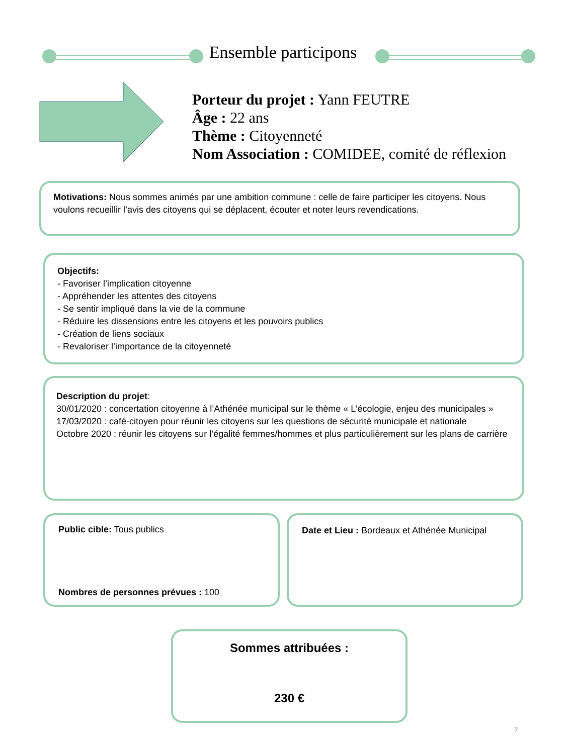Ensemble participons
Porteur du projet : Yann FEUTRE
Âge : 22 ans
Thème : Citoyenneté
Nom Association : COMIDEE, comité de réflexion
Motivations: Nous sommes animés par une ambition commune : celle de faire participer les citoyens. Nous voulons recueillir l’avis des citoyens qui se déplacent, écouter et noter leurs revendications.
Objectifs:
- Favoriser l’implication citoyenne
- Appréhender les attentes des citoyens
- Se sentir impliqué dans la vie de la commune
- Réduire les dissensions entre les citoyens et les pouvoirs publics
- Création de liens sociaux
- Revaloriser l’importance de la citoyenneté
Description du projet:
30/01/2020 : concertation citoyenne à l’Athénée municipal sur le thème « L’écologie, enjeu des municipales »
17/03/2020 : café-citoyen pour réunir les citoyens sur les questions de sécurité municipale et nationale
Octobre 2020 : réunir les citoyens sur l’égalité femmes/hommes et plus particulièrement sur les plans de carrière
Public cible: Tous publics
Nombres de personnes prévues : 100
Date et Lieu : Bordeaux et Athénée Municipal
Sommes attribuées :
230 €
7